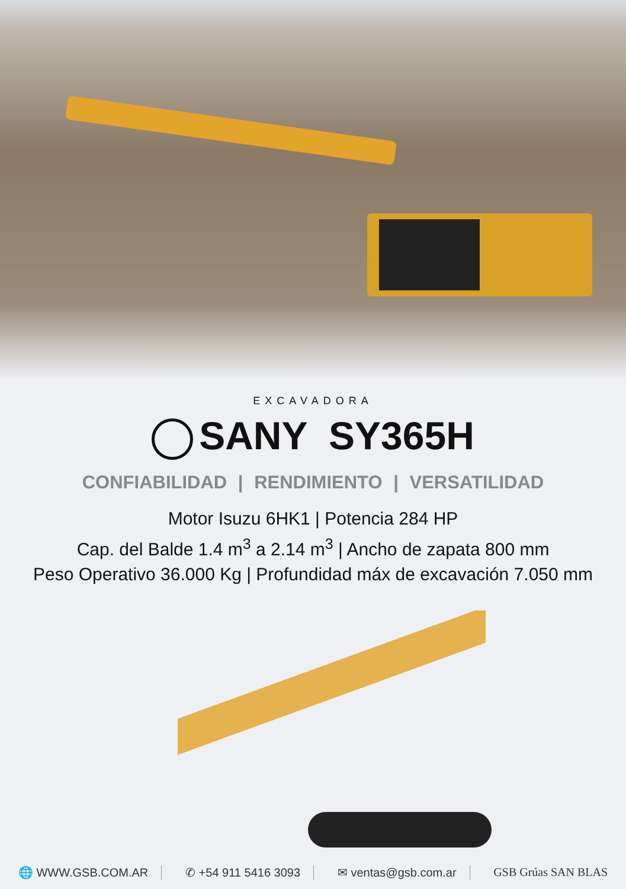EXCAVADORA
SANY SY365H
CONFIABILIDAD | RENDIMIENTO | VERSATILIDAD
Motor Isuzu 6HK1 | Potencia 284 HP
Cap. del Balde 1.4 m<sup>3</sup> a 2.14 m<sup>3</sup> | Ancho de zapata 800 mm
Peso Operativo 36.000 Kg | Profundidad máx de excavación 7.050 mm
🌐 WWW.GSB.COM.AR ✆ +54 911 5416 3093 ✉ ventas@gsb.com.ar GSB Grúas SAN BLAS